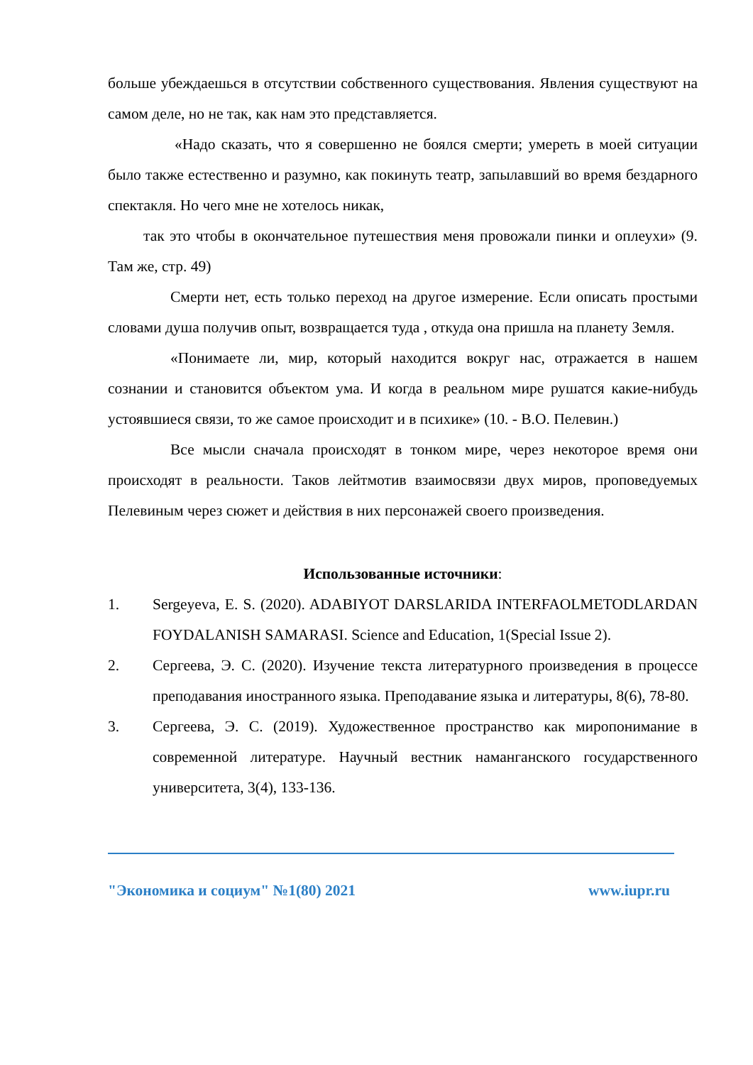больше убеждаешься в отсутствии собственного существования. Явления существуют на самом деле, но не так, как нам это представляется.
«Надо сказать, что я совершенно не боялся смерти; умереть в моей ситуации было также естественно и разумно, как покинуть театр, запылавший во время бездарного спектакля. Но чего мне не хотелось никак,
так это чтобы в окончательное путешествия меня провожали пинки и оплеухи» (9. Там же, стр. 49)
Смерти нет, есть только переход на другое измерение. Если описать простыми словами душа получив опыт, возвращается туда , откуда она пришла на планету Земля.
«Понимаете ли, мир, который находится вокруг нас, отражается в нашем сознании и становится объектом ума. И когда в реальном мире рушатся какие-нибудь устоявшиеся связи, то же самое происходит и в психике» (10. - В.О. Пелевин.)
Все мысли сначала происходят в тонком мире, через некоторое время они происходят в реальности. Таков лейтмотив взаимосвязи двух миров, проповедуемых Пелевиным через сюжет и действия в них персонажей своего произведения.
Использованные источники:
1. Sergeyeva, E. S. (2020). ADABIYOT DARSLARIDA INTERFAOLMETODLARDAN FOYDALANISH SAMARASI. Science and Education, 1(Special Issue 2).
2. Сергеева, Э. С. (2020). Изучение текста литературного произведения в процессе преподавания иностранного языка. Преподавание языка и литературы, 8(6), 78-80.
3. Сергеева, Э. С. (2019). Художественное пространство как миропонимание в современной литературе. Научный вестник наманганского государственного университета, 3(4), 133-136.
"Экономика и социум" №1(80) 2021 www.iupr.ru